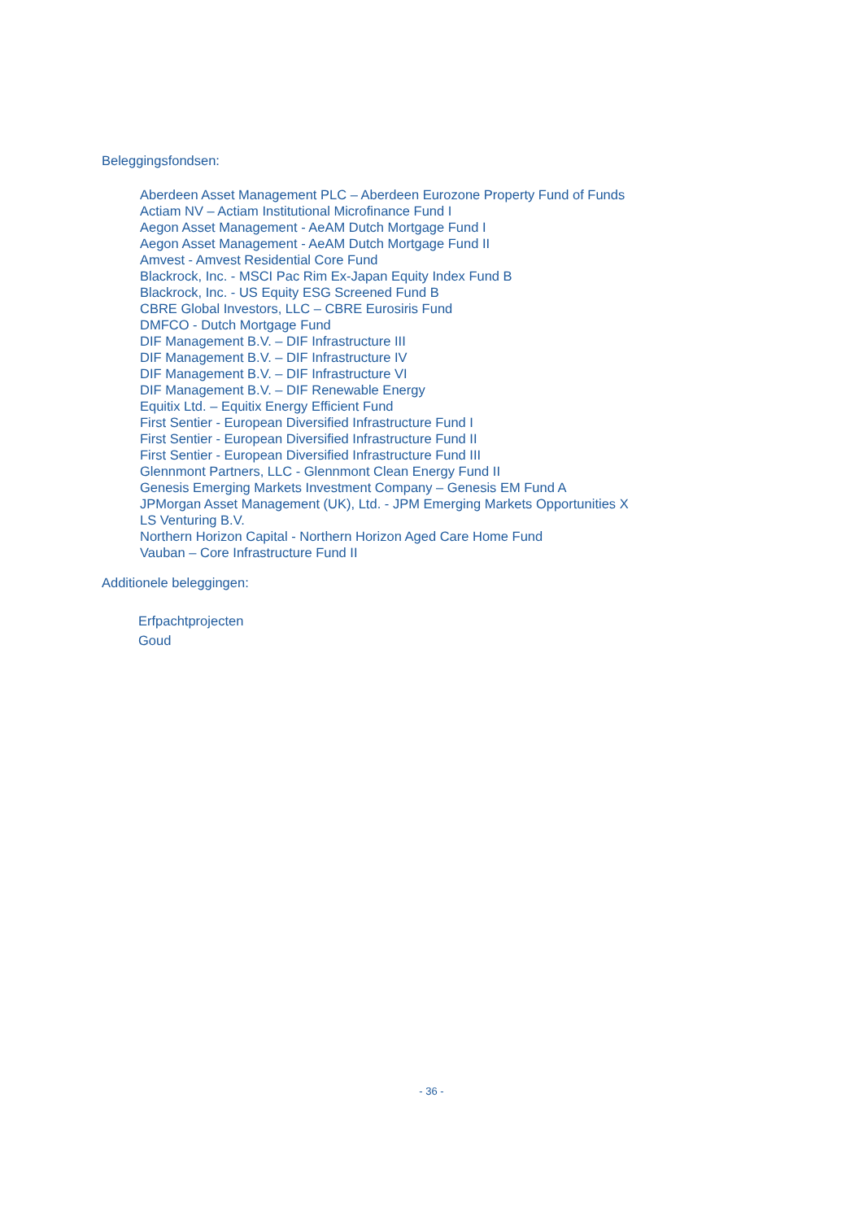Beleggingsfondsen:
Aberdeen Asset Management PLC – Aberdeen Eurozone Property Fund of Funds
Actiam NV – Actiam Institutional Microfinance Fund I
Aegon Asset Management - AeAM Dutch Mortgage Fund I
Aegon Asset Management - AeAM Dutch Mortgage Fund II
Amvest - Amvest Residential Core Fund
Blackrock, Inc. - MSCI Pac Rim Ex-Japan Equity Index Fund B
Blackrock, Inc. - US Equity ESG Screened Fund B
CBRE Global Investors, LLC – CBRE Eurosiris Fund
DMFCO - Dutch Mortgage Fund
DIF Management B.V. – DIF Infrastructure III
DIF Management B.V. – DIF Infrastructure IV
DIF Management B.V. – DIF Infrastructure VI
DIF Management B.V. – DIF Renewable Energy
Equitix Ltd. – Equitix Energy Efficient Fund
First Sentier - European Diversified Infrastructure Fund I
First Sentier - European Diversified Infrastructure Fund II
First Sentier - European Diversified Infrastructure Fund III
Glennmont Partners, LLC - Glennmont Clean Energy Fund II
Genesis Emerging Markets Investment Company – Genesis EM Fund A
JPMorgan Asset Management (UK), Ltd. - JPM Emerging Markets Opportunities X
LS Venturing B.V.
Northern Horizon Capital - Northern Horizon Aged Care Home Fund
Vauban – Core Infrastructure Fund II
Additionele beleggingen:
Erfpachtprojecten
Goud
- 36 -